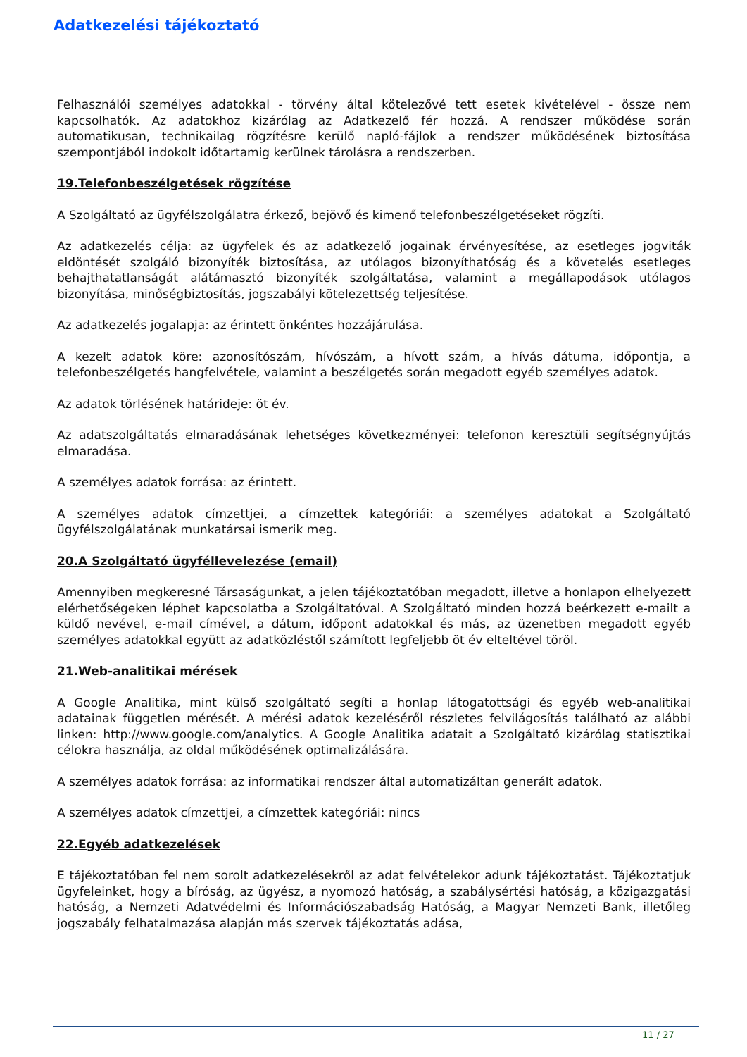Adatkezelési tájékoztató
Felhasználói személyes adatokkal - törvény által kötelezővé tett esetek kivételével - össze nem kapcsolhatók. Az adatokhoz kizárólag az Adatkezelő fér hozzá. A rendszer működése során automatikusan, technikailag rögzítésre kerülő napló-fájlok a rendszer működésének biztosítása szempontjából indokolt időtartamig kerülnek tárolásra a rendszerben.
19.Telefonbeszélgetések rögzítése
A Szolgáltató az ügyfélszolgálatra érkező, bejövő és kimenő telefonbeszélgetéseket rögzíti.
Az adatkezelés célja: az ügyfelek és az adatkezelő jogainak érvényesítése, az esetleges jogviták eldöntését szolgáló bizonyíték biztosítása, az utólagos bizonyíthatóság és a követelés esetleges behajthatatlanságát alátámasztó bizonyíték szolgáltatása, valamint a megállapodások utólagos bizonyítása, minőségbiztosítás, jogszabályi kötelezettség teljesítése.
Az adatkezelés jogalapja: az érintett önkéntes hozzájárulása.
A kezelt adatok köre: azonosítószám, hívószám, a hívott szám, a hívás dátuma, időpontja, a telefonbeszélgetés hangfelvétele, valamint a beszélgetés során megadott egyéb személyes adatok.
Az adatok törlésének határideje: öt év.
Az adatszolgáltatás elmaradásának lehetséges következményei: telefonon keresztüli segítségnyújtás elmaradása.
A személyes adatok forrása: az érintett.
A személyes adatok címzettjei, a címzettek kategóriái: a személyes adatokat a Szolgáltató ügyfélszolgálatának munkatársai ismerik meg.
20.A Szolgáltató ügyféllevelezése (email)
Amennyiben megkeresné Társaságunkat, a jelen tájékoztatóban megadott, illetve a honlapon elhelyezett elérhetőségeken léphet kapcsolatba a Szolgáltatóval. A Szolgáltató minden hozzá beérkezett e-mailt a küldő nevével, e-mail címével, a dátum, időpont adatokkal és más, az üzenetben megadott egyéb személyes adatokkal együtt az adatközléstől számított legfeljebb öt év elteltével töröl.
21.Web-analitikai mérések
A Google Analitika, mint külső szolgáltató segíti a honlap látogatottsági és egyéb web-analitikai adatainak független mérését. A mérési adatok kezeléséről részletes felvilágosítás található az alábbi linken: http://www.google.com/analytics. A Google Analitika adatait a Szolgáltató kizárólag statisztikai célokra használja, az oldal működésének optimalizálására.
A személyes adatok forrása: az informatikai rendszer által automatizáltan generált adatok.
A személyes adatok címzettjei, a címzettek kategóriái: nincs
22.Egyéb adatkezelések
E tájékoztatóban fel nem sorolt adatkezelésekről az adat felvételekor adunk tájékoztatást. Tájékoztatjuk ügyfeleinket, hogy a bíróság, az ügyész, a nyomozó hatóság, a szabálysértési hatóság, a közigazgatási hatóság, a Nemzeti Adatvédelmi és Információszabadság Hatóság, a Magyar Nemzeti Bank, illetőleg jogszabály felhatalmazása alapján más szervek tájékoztatás adása,
11 / 27